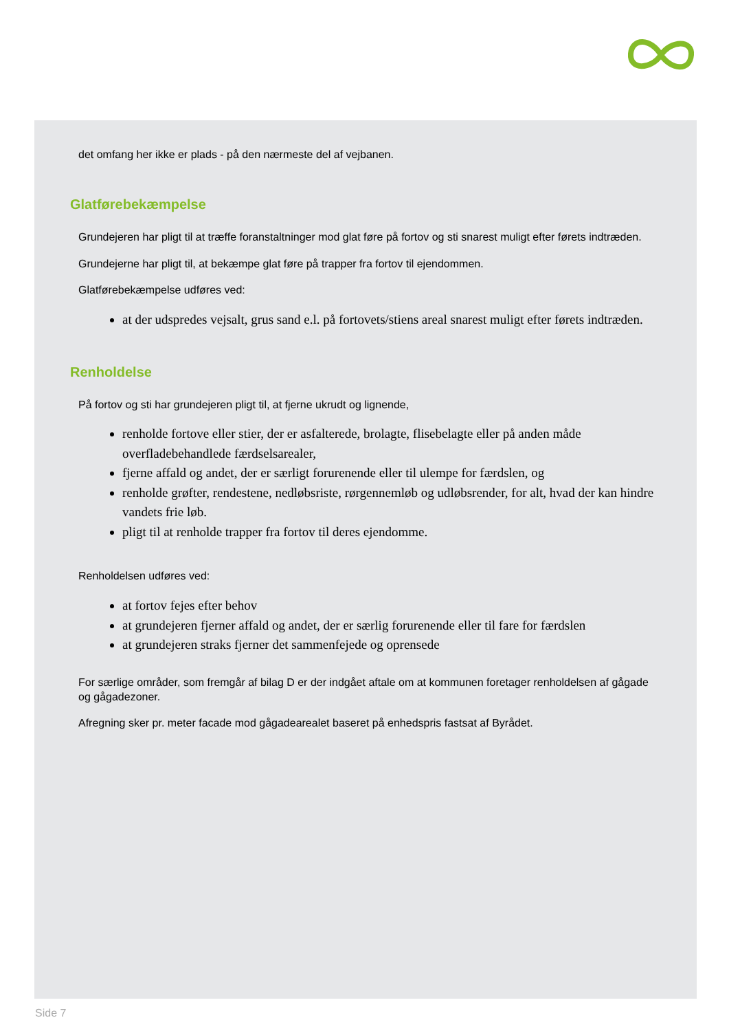det omfang her ikke er plads - på den nærmeste del af vejbanen.
Glatførebekæmpelse
Grundejeren har pligt til at træffe foranstaltninger mod glat føre på fortov og sti snarest muligt efter førets indtræden.
Grundejerne har pligt til, at bekæmpe glat føre på trapper fra fortov til ejendommen.
Glatførebekæmpelse udføres ved:
at der udspredes vejsalt, grus sand e.l. på fortovets/stiens areal snarest muligt efter førets indtræden.
Renholdelse
På fortov og sti har grundejeren pligt til, at fjerne ukrudt og lignende,
renholde fortove eller stier, der er asfalterede, brolagte, flisebelagte eller på anden måde overfladebehandlede færdselsarealer,
fjerne affald og andet, der er særligt forurenende eller til ulempe for færdslen, og
renholde grøfter, rendestene, nedløbsriste, rørgennemløb og udløbsrender, for alt, hvad der kan hindre vandets frie løb.
pligt til at renholde trapper fra fortov til deres ejendomme.
Renholdelsen udføres ved:
at fortov fejes efter behov
at grundejeren fjerner affald og andet, der er særlig forurenende eller til fare for færdslen
at grundejeren straks fjerner det sammenfejede og oprensede
For særlige områder, som fremgår af bilag D er der indgået aftale om at kommunen foretager renholdelsen af gågade og gågadezoner.
Afregning sker pr. meter facade mod gågadearealet baseret på enhedspris fastsat af Byrådet.
Side 7